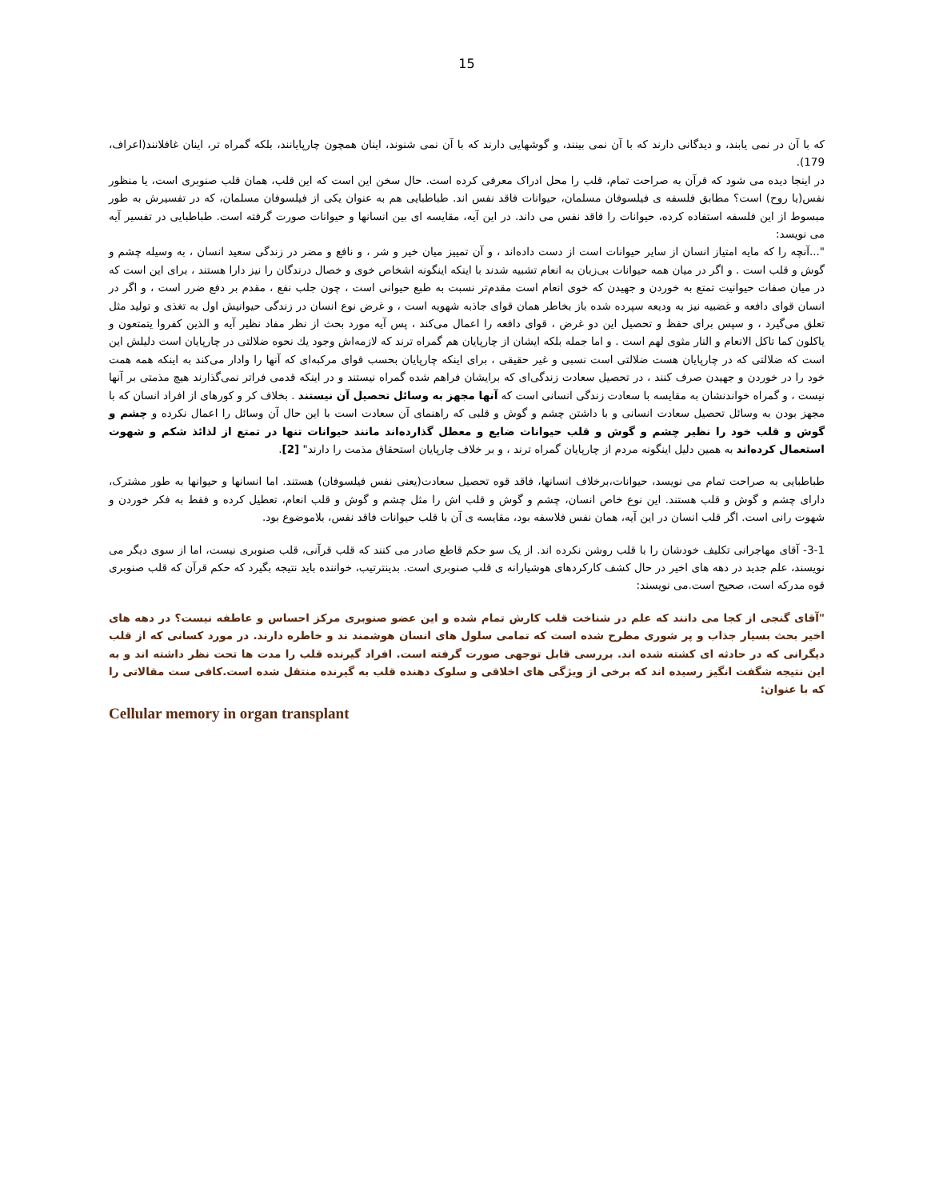15
که با آن در نمی یابند، و دیدگانی دارند که با آن نمی بینند، و گوشهایی دارند که با آن نمی شنوند، اینان همچون چارپایانند، بلکه گمراه تر، اینان غافلانند(اعراف، 179).
در اینجا دیده می شود که قرآن به صراحت تمام، قلب را محل ادراک معرفی کرده است. حال سخن این است که این قلب، همان قلب صنوبری است، یا منظور نفس(یا روح) است؟ مطابق فلسفه ی فیلسوفان مسلمان، حیوانات فاقد نفس اند. طباطبایی هم به عنوان یکی از فیلسوفان مسلمان، که در تفسیرش به طور مبسوط از این فلسفه استفاده کرده، حیوانات را فاقد نفس می داند. در این آیه، مقایسه ای بین انسانها و حیوانات صورت گرفته است. طباطبایی در تفسیر آیه می نویسد:
"...آنچه را كه مايه امتياز انسان از ساير حيوانات است از دست داده‌اند ، و آن تمييز ميان خير و شر ، و نافع و مضر در زندگى سعيد انسان ، به وسيله چشم و گوش و قلب است . و اگر در ميان همه حيوانات بى‌زبان به انعام تشبيه شدند با اينكه اينگونه اشخاص خوى و خصال درندگان را نيز دارا هستند ، براى اين است كه در ميان صفات حيوانيت تمتع به خوردن و جهيدن كه خوى انعام است مقدم‌تر نسبت به طبع حيوانى است ، چون جلب نفع ، مقدم بر دفع ضرر است ، و اگر در انسان قواى دافعه و غضبيه نيز به وديعه سپرده شده باز بخاطر همان قواى جاذبه شهويه است ، و غرض نوع انسان در زندگى حيوانيش اول به تغذى و توليد مثل تعلق مى‌گيرد ، و سپس براى حفظ و تحصيل اين دو غرض ، قواى دافعه را اعمال مى‌كند ، پس آيه مورد بحث از نظر مفاد نظير آيه و الذين كفروا يتمتعون و ياكلون كما تاكل الانعام و النار مثوى لهم است . و اما جمله بلكه ايشان از چارپايان هم گمراه ترند كه لازمه‌اش وجود يك نحوه ضلالتى در چارپايان است دليلش اين است كه ضلالتى كه در چارپايان هست ضلالتى است نسبى و غير حقيقى ، براى اينكه چارپايان بحسب قواى مركبه‌اى كه آنها را وادار مى‌كند به اينكه همه همت خود را در خوردن و جهيدن صرف كنند ، در تحصيل سعادت زندگى‌اى كه برايشان فراهم شده گمراه نيستند و در اينكه قدمى فراتر نمى‌گذارند هيچ مذمتى بر آنها نيست ، و گمراه خواندنشان به مقايسه با سعادت زندگى انسانى است كه آنها مجهز به وسائل تحصيل آن نيستند . بخلاف كر و كورهاى از افراد انسان كه با مجهز بودن به وسائل تحصيل سعادت انسانى و با داشتن چشم و گوش و قلبى كه راهنماى آن سعادت است با اين حال آن وسائل را اعمال نكرده و چشم و گوش و قلب خود را نظير چشم و گوش و قلب حيوانات ضايع و معطل گذارده‌اند مانند حيوانات تنها در تمتع از لذائذ شكم و شهوت استعمال كرده‌اند به همين دليل اينگونه مردم از چارپايان گمراه ترند ، و بر خلاف چارپايان استحقاق مذمت را دارند" [2].
طباطبایی به صراحت تمام می نویسد، حیوانات،برخلاف انسانها، فاقد قوه تحصیل سعادت(یعنی نفس فیلسوفان) هستند. اما انسانها و حیوانها به طور مشترک، دارای چشم و گوش و قلب هستند. این نوع خاص انسان، چشم و گوش و قلب اش را مثل چشم و گوش و قلب انعام، تعطیل کرده و فقط به فکر خوردن و شهوت رانی است. اگر قلب انسان در این آیه، همان نفس فلاسفه بود، مقایسه ی آن با قلب حیوانات فاقد نفس، بلاموضوع بود.
3-1- آقای مهاجرانی تکلیف خودشان را با قلب روشن نکرده اند. از یک سو حکم قاطع صادر می کنند که قلب قرآنی، قلب صنوبری نیست، اما از سوی دیگر می نویسند، علم جدید در دهه های اخیر در حال کشف کارکردهای هوشیارانه ی قلب صنوبری است. بدینترتیب، خواننده باید نتیجه بگیرد که حکم قرآن که قلب صنوبری قوه مدرکه است، صحیح است.می نویسند:
"آقای گنجی از کجا می دانند که علم در شناخت قلب کارش تمام شده و این عضو صنوبری مرکز احساس و عاطفه نیست؟ در دهه های اخیر بحث بسیار جذاب و پر شوری مطرح شده است که تمامی سلول های انسان هوشمند ند و خاطره دارند. در مورد کسانی که از قلب دیگرانی که در حادثه ای کشته شده اند. بررسی قابل توجهی صورت گرفته است. افراد گیرنده قلب را مدت ها تحت نظر داشته اند و به این نتیجه شگفت انگیز رسیده اند که برخی از ویژگی های اخلاقی و سلوک دهنده قلب به گیرنده منتقل شده است.کافی ست مقالاتی را که با عنوان:
Cellular memory in organ transplant